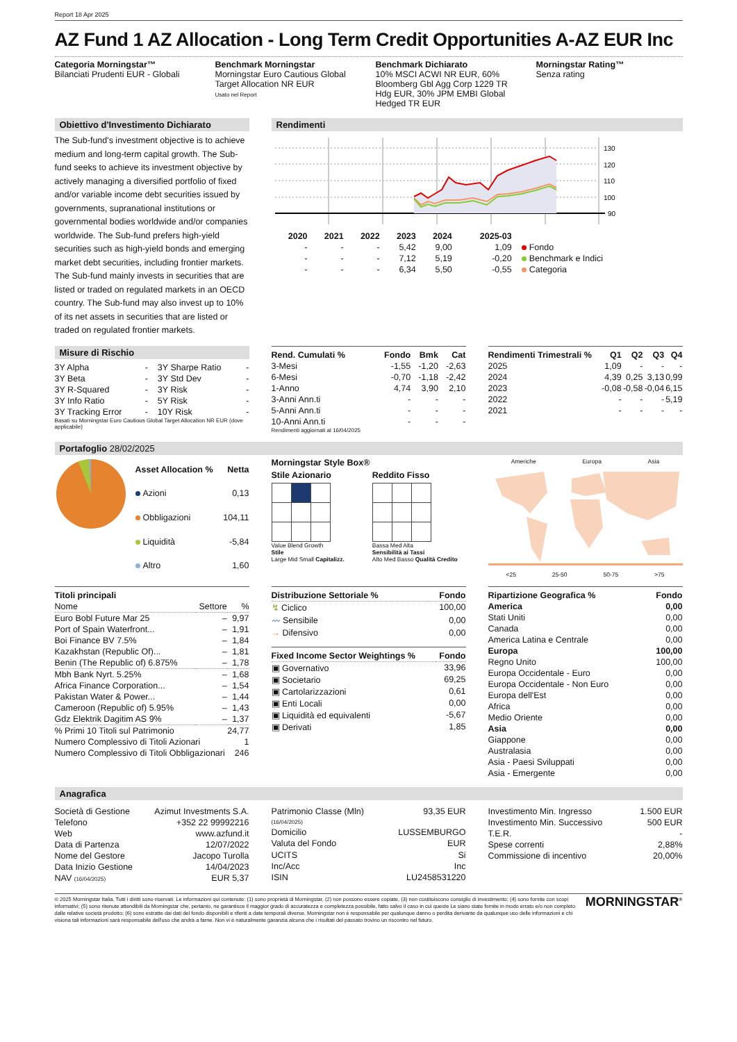Report 18 Apr 2025
AZ Fund 1 AZ Allocation - Long Term Credit Opportunities A-AZ EUR Inc
Categoria Morningstar™
Bilanciati Prudenti EUR - Globali
Benchmark Morningstar
Morningstar Euro Cautious Global Target Allocation NR EUR
Usato nel Report
Benchmark Dichiarato
10% MSCI ACWI NR EUR, 60% Bloomberg Gbl Agg Corp 1229 TR Hdg EUR, 30% JPM EMBI Global Hedged TR EUR
Morningstar Rating™
Senza rating
Obiettivo d'Investimento Dichiarato
The Sub-fund's investment objective is to achieve medium and long-term capital growth. The Sub-fund seeks to achieve its investment objective by actively managing a diversified portfolio of fixed and/or variable income debt securities issued by governments, supranational institutions or governmental bodies worldwide and/or companies worldwide. The Sub-fund prefers high-yield securities such as high-yield bonds and emerging market debt securities, including frontier markets. The Sub-fund mainly invests in securities that are listed or traded on regulated markets in an OECD country. The Sub-fund may also invest up to 10% of its net assets in securities that are listed or traded on regulated frontier markets.
Rendimenti
130
120
110
100
90
| | 2020 | 2021 | 2022 | 2023 | 2024 | 2025-03 | |
| --- | --- | --- | --- | --- | --- | --- | --- |
| | - | - | - | 5,42 | 9,00 | 1,09 | Fondo |
| | - | - | - | 7,12 | 5,19 | -0,20 | Benchmark e Indici |
| | - | - | - | 6,34 | 5,50 | -0,55 | Categoria |
Misure di Rischio
| 3Y Alpha | - | 3Y Sharpe Ratio | - |
| 3Y Beta | - | 3Y Std Dev | - |
| 3Y R-Squared | - | 3Y Risk | - |
| 3Y Info Ratio | - | 5Y Risk | - |
| 3Y Tracking Error | - | 10Y Risk | - |
Basati su Morningstar Euro Cautious Global Target Allocation NR EUR (dove applicabile)
| Rend. Cumulati % | Fondo | Bmk | Cat |
| --- | --- | --- | --- |
| 3-Mesi | -1,55 | -1,20 | -2,63 |
| 6-Mesi | -0,70 | -1,18 | -2,42 |
| 1-Anno | 4,74 | 3,90 | 2,10 |
| 3-Anni Ann.ti | - | - | - |
| 5-Anni Ann.ti | - | - | - |
| 10-Anni Ann.ti | - | - | - |
Rendimenti aggiornati al 16/04/2025
| Rendimenti Trimestrali % | Q1 | Q2 | Q3 | Q4 |
| --- | --- | --- | --- | --- |
| 2025 | 1,09 | - | - | - |
| 2024 | 4,39 | 0,25 | 3,13 | 0,99 |
| 2023 | -0,08 | -0,58 | -0,04 | 6,15 |
| 2022 | - | - | - | 5,19 |
| 2021 | - | - | - | - |
Portafoglio 28/02/2025
| Asset Allocation % | Netta |
| --- | --- |
| Azioni | 0,13 |
| Obbligazioni | 104,11 |
| Liquidità | -5,84 |
| Altro | 1,60 |
Morningstar Style Box®
Stile Azionario
Value Blend Growth
Stile
Large Mid Small Capitalizz.
Reddito Fisso
Bassa Med Alta
Sensibilità ai Tassi
Alto Med Basso Qualità Credito
Americhe Europa Asia
<25 25-50 50-75 >75
| Titoli principali | | |
| --- | --- | --- |
| Nome | Settore | % |
| Euro Bobl Future Mar 25 | – | 9,97 |
| Port of Spain Waterfront... | – | 1,91 |
| Boi Finance BV 7.5% | – | 1,84 |
| Kazakhstan (Republic Of)... | – | 1,81 |
| Benin (The Republic of) 6.875% | – | 1,78 |
| Mbh Bank Nyrt. 5.25% | – | 1,68 |
| Africa Finance Corporation... | – | 1,54 |
| Pakistan Water & Power... | – | 1,44 |
| Cameroon (Republic of) 5.95% | – | 1,43 |
| Gdz Elektrik Dagitim AS 9% | – | 1,37 |
| % Primi 10 Titoli sul Patrimonio | | 24,77 |
| Numero Complessivo di Titoli Azionari | | 1 |
| Numero Complessivo di Titoli Obbligazionari | | 246 |
| Distribuzione Settoriale % | Fondo |
| --- | --- |
| ↯ Ciclico | 100,00 |
| 〰 Sensibile | 0,00 |
| → Difensivo | 0,00 |
| Fixed Income Sector Weightings % | Fondo |
| --- | --- |
| ▣ Governativo | 33,96 |
| ▣ Societario | 69,25 |
| ▣ Cartolarizzazioni | 0,61 |
| ▣ Enti Locali | 0,00 |
| ▣ Liquidità ed equivalenti | -5,67 |
| ▣ Derivati | 1,85 |
| Ripartizione Geografica % | Fondo |
| --- | --- |
| America | 0,00 |
| Stati Uniti | 0,00 |
| Canada | 0,00 |
| America Latina e Centrale | 0,00 |
| Europa | 100,00 |
| Regno Unito | 100,00 |
| Europa Occidentale - Euro | 0,00 |
| Europa Occidentale - Non Euro | 0,00 |
| Europa dell'Est | 0,00 |
| Africa | 0,00 |
| Medio Oriente | 0,00 |
| Asia | 0,00 |
| Giappone | 0,00 |
| Australasia | 0,00 |
| Asia - Paesi Sviluppati | 0,00 |
| Asia - Emergente | 0,00 |
Anagrafica
| Società di Gestione | Azimut Investments S.A. |
| Telefono | +352 22 99992216 |
| Web | www.azfund.it |
| Data di Partenza | 12/07/2022 |
| Nome del Gestore | Jacopo Turolla |
| Data Inizio Gestione | 14/04/2023 |
| NAV (16/04/2025) | EUR 5,37 |
| Patrimonio Classe (Mln) (16/04/2025) | 93,35 EUR |
| Domicilio | LUSSEMBURGO |
| Valuta del Fondo | EUR |
| UCITS | Si |
| Inc/Acc | Inc |
| ISIN | LU2458531220 |
| Investimento Min. Ingresso | 1.500 EUR |
| Investimento Min. Successivo | 500 EUR |
| T.E.R. | - |
| Spese correnti | 2,88% |
| Commissione di incentivo | 20,00% |
© 2025 Morningstar Italia. Tutti i diritti sono riservati. Le informazioni qui contenute: (1) sono proprietà di Morningstar, (2) non possono essere copiate, (3) non costituiscono consiglio di investimento; (4) sono fornite con scopi informativi; (5) sono ritenute attendibili da Morningstar che, pertanto, ne garantisce il maggior grado di accuratezza e completezza possibile, fatto salvo il caso in cui queste Le siano state fornite in modo errato e/o non completo dalle relative società prodotto; (6) sono estratte dai dati del fondo disponibili e riferiti a date temporali diverse. Morningstar non è responsabile per qualunque danno o perdita derivante da qualunque uso delle informazioni e chi visiona tali informazioni sarà responsabile dell'uso che andrà a farne. Non vi è naturalmente garanzia alcuna che i risultati del passato trovino un riscontro nel futuro.
MORNINGSTAR<sup>®</sup>